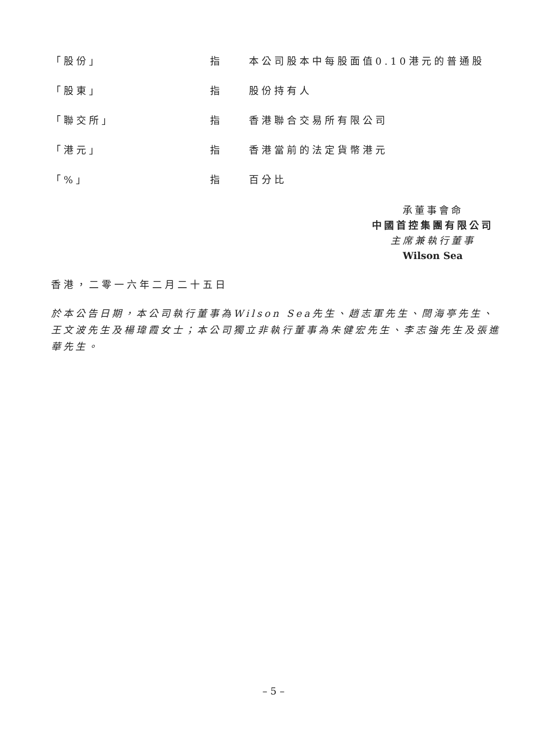「股份」 指 本公司股本中每股面值0.10港元的普通股
「股東」 指 股份持有人
「聯交所」 指 香港聯合交易所有限公司
「港元」 指 香港當前的法定貨幣港元
「%」 指 百分比
承董事會命
中國首控集團有限公司
主席兼執行董事
Wilson Sea
香港，二零一六年二月二十五日
於本公告日期，本公司執行董事為Wilson Sea先生、趙志軍先生、閆海亭先生、王文波先生及楊瑋霞女士；本公司獨立非執行董事為朱健宏先生、李志強先生及張進華先生。
– 5 –